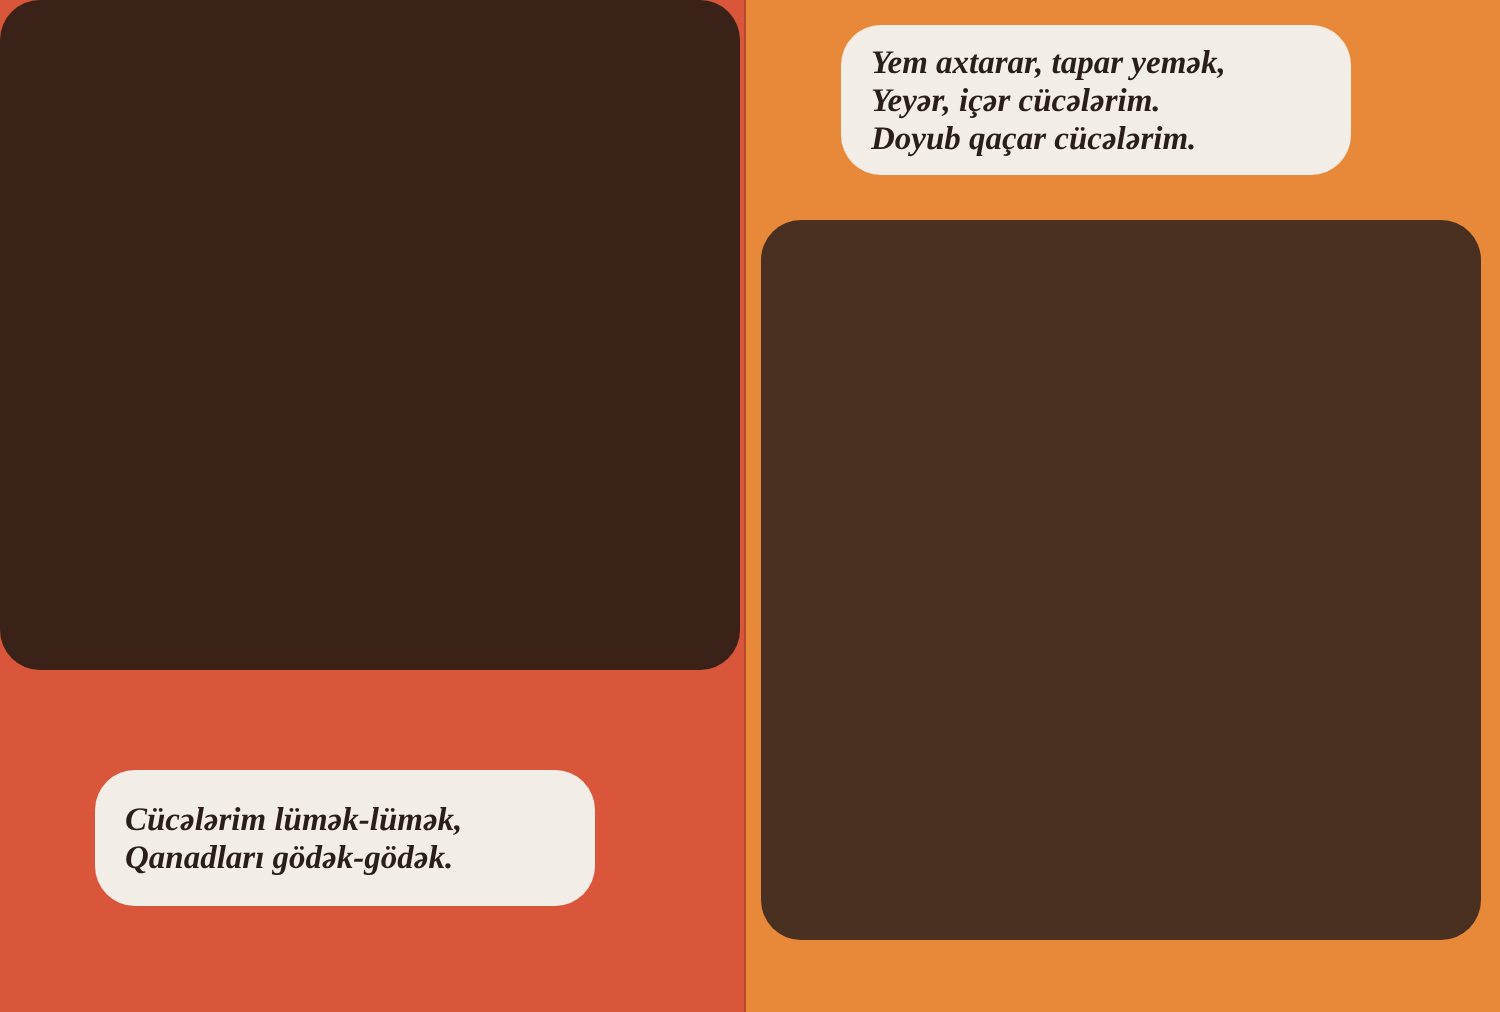Cücələrim lümək-lümək,
Qanadları gödək-gödək.
Yem axtarar, tapar yemək,
Yeyər, içər cücələrim.
Doyub qaçar cücələrim.